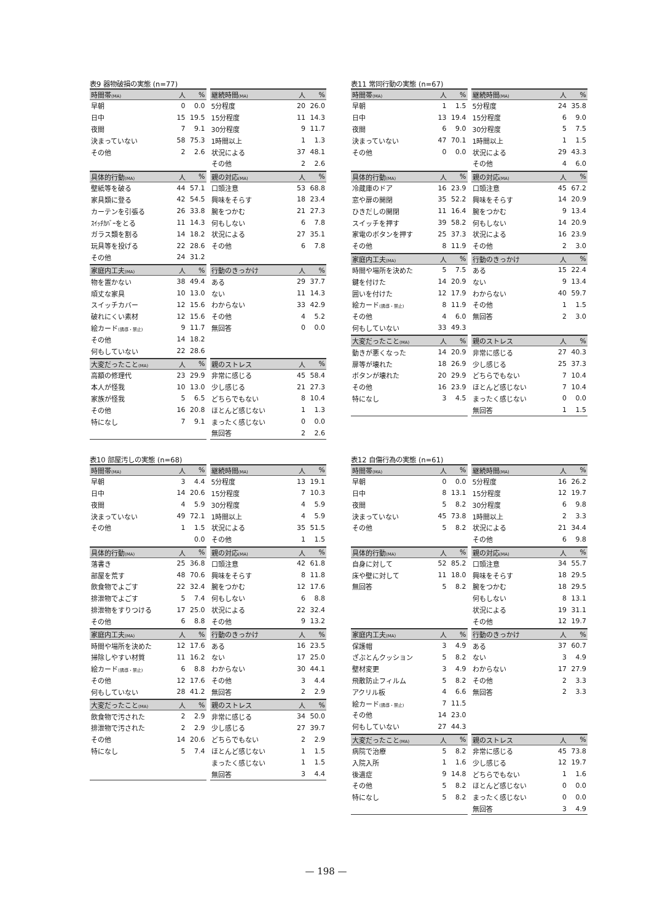表9 器物破損の実態 (n=77)
| 時間帯 (MA) | 人 | % |
| --- | --- | --- |
| 早朝 | 0 | 0.0 |
| 日中 | 15 | 19.5 |
| 夜間 | 7 | 9.1 |
| 決まっていない | 58 | 75.3 |
| その他 | 2 | 2.6 |
| 具体的行動 (MA) | 人 | % |
| --- | --- | --- |
| 壁紙等を破る | 44 | 57.1 |
| 家具類に登る | 42 | 54.5 |
| カーテンを引張る | 26 | 33.8 |
| ｽｲｯﾁｶﾊﾞｰをとる | 11 | 14.3 |
| ガラス類を割る | 14 | 18.2 |
| 玩具等を投げる | 22 | 28.6 |
| その他 | 24 | 31.2 |
| 家庭内工夫 (MA) | 人 | % |
| --- | --- | --- |
| 物を置かない | 38 | 49.4 |
| 頑丈な家具 | 10 | 13.0 |
| スイッチカバー | 12 | 15.6 |
| 破れにくい素材 | 12 | 15.6 |
| 絵カード (誘導・禁止) | 9 | 11.7 |
| その他 | 14 | 18.2 |
| 何もしていない | 22 | 28.6 |
| 大変だったこと (MA) | 人 | % |
| --- | --- | --- |
| 高額の修理代 | 23 | 29.9 |
| 本人が怪我 | 10 | 13.0 |
| 家族が怪我 | 5 | 6.5 |
| その他 | 16 | 20.8 |
| 特になし | 7 | 9.1 |
| 継続時間 (MA) | 人 | % |
| --- | --- | --- |
| 5分程度 | 20 | 26.0 |
| 15分程度 | 11 | 14.3 |
| 30分程度 | 9 | 11.7 |
| 1時間以上 | 1 | 1.3 |
| 状況による | 37 | 48.1 |
| その他 | 2 | 2.6 |
| 親の対応 (MA) | 人 | % |
| --- | --- | --- |
| 口頭注意 | 53 | 68.8 |
| 興味をそらす | 18 | 23.4 |
| 腕をつかむ | 21 | 27.3 |
| 何もしない | 6 | 7.8 |
| 状況による | 27 | 35.1 |
| その他 | 6 | 7.8 |
| 行動のきっかけ | 人 | % |
| --- | --- | --- |
| ある | 29 | 37.7 |
| ない | 11 | 14.3 |
| わからない | 33 | 42.9 |
| その他 | 4 | 5.2 |
| 無回答 | 0 | 0.0 |
| 親のストレス | 人 | % |
| --- | --- | --- |
| 非常に感じる | 45 | 58.4 |
| 少し感じる | 21 | 27.3 |
| どちらでもない | 8 | 10.4 |
| ほとんど感じない | 1 | 1.3 |
| まったく感じない | 0 | 0.0 |
| 無回答 | 2 | 2.6 |
表11 常同行動の実態 (n=67)
| 時間帯 (MA) | 人 | % |
| --- | --- | --- |
| 早朝 | 1 | 1.5 |
| 日中 | 13 | 19.4 |
| 夜間 | 6 | 9.0 |
| 決まっていない | 47 | 70.1 |
| その他 | 0 | 0.0 |
| 具体的行動 (MA) | 人 | % |
| --- | --- | --- |
| 冷蔵庫のドア | 16 | 23.9 |
| 窓や扉の開閉 | 35 | 52.2 |
| ひきだしの開閉 | 11 | 16.4 |
| スイッチを押す | 39 | 58.2 |
| 家電のボタンを押す | 25 | 37.3 |
| その他 | 8 | 11.9 |
| 家庭内工夫 (MA) | 人 | % |
| --- | --- | --- |
| 時間や場所を決めた | 5 | 7.5 |
| 鍵を付けた | 14 | 20.9 |
| 囲いを付けた | 12 | 17.9 |
| 絵カード (誘導・禁止) | 8 | 11.9 |
| その他 | 4 | 6.0 |
| 何もしていない | 33 | 49.3 |
| 大変だったこと (MA) | 人 | % |
| --- | --- | --- |
| 動きが悪くなった | 14 | 20.9 |
| 扉等が壊れた | 18 | 26.9 |
| ボタンが壊れた | 20 | 29.9 |
| その他 | 16 | 23.9 |
| 特になし | 3 | 4.5 |
| 継続時間 (MA) | 人 | % |
| --- | --- | --- |
| 5分程度 | 24 | 35.8 |
| 15分程度 | 6 | 9.0 |
| 30分程度 | 5 | 7.5 |
| 1時間以上 | 1 | 1.5 |
| 状況による | 29 | 43.3 |
| その他 | 4 | 6.0 |
| 親の対応 (MA) | 人 | % |
| --- | --- | --- |
| 口頭注意 | 45 | 67.2 |
| 興味をそらす | 14 | 20.9 |
| 腕をつかむ | 9 | 13.4 |
| 何もしない | 14 | 20.9 |
| 状況による | 16 | 23.9 |
| その他 | 2 | 3.0 |
| 行動のきっかけ | 人 | % |
| --- | --- | --- |
| ある | 15 | 22.4 |
| ない | 9 | 13.4 |
| わからない | 40 | 59.7 |
| その他 | 1 | 1.5 |
| 無回答 | 2 | 3.0 |
| 親のストレス | 人 | % |
| --- | --- | --- |
| 非常に感じる | 27 | 40.3 |
| 少し感じる | 25 | 37.3 |
| どちらでもない | 7 | 10.4 |
| ほとんど感じない | 7 | 10.4 |
| まったく感じない | 0 | 0.0 |
| 無回答 | 1 | 1.5 |
表10 部屋汚しの実態 (n=68)
| 時間帯 (MA) | 人 | % |
| --- | --- | --- |
| 早朝 | 3 | 4.4 |
| 日中 | 14 | 20.6 |
| 夜間 | 4 | 5.9 |
| 決まっていない | 49 | 72.1 |
| その他 | 1 | 1.5 |
| | | 0.0 |
| 具体的行動 (MA) | 人 | % |
| --- | --- | --- |
| 落書き | 25 | 36.8 |
| 部屋を荒す | 48 | 70.6 |
| 飲食物でよごす | 22 | 32.4 |
| 排泄物でよごす | 5 | 7.4 |
| 排泄物をすりつける | 17 | 25.0 |
| その他 | 6 | 8.8 |
| 家庭内工夫 (MA) | 人 | % |
| --- | --- | --- |
| 時間や場所を決めた | 12 | 17.6 |
| 掃除しやすい材質 | 11 | 16.2 |
| 絵カード (誘導・禁止) | 6 | 8.8 |
| その他 | 12 | 17.6 |
| 何もしていない | 28 | 41.2 |
| 大変だったこと (MA) | 人 | % |
| --- | --- | --- |
| 飲食物で汚された | 2 | 2.9 |
| 排泄物で汚された | 2 | 2.9 |
| その他 | 14 | 20.6 |
| 特になし | 5 | 7.4 |
| 継続時間 (MA) | 人 | % |
| --- | --- | --- |
| 5分程度 | 13 | 19.1 |
| 15分程度 | 7 | 10.3 |
| 30分程度 | 4 | 5.9 |
| 1時間以上 | 4 | 5.9 |
| 状況による | 35 | 51.5 |
| その他 | 1 | 1.5 |
| 親の対応 (MA) | 人 | % |
| --- | --- | --- |
| 口頭注意 | 42 | 61.8 |
| 興味をそらす | 8 | 11.8 |
| 腕をつかむ | 12 | 17.6 |
| 何もしない | 6 | 8.8 |
| 状況による | 22 | 32.4 |
| その他 | 9 | 13.2 |
| 行動のきっかけ | 人 | % |
| --- | --- | --- |
| ある | 16 | 23.5 |
| ない | 17 | 25.0 |
| わからない | 30 | 44.1 |
| その他 | 3 | 4.4 |
| 無回答 | 2 | 2.9 |
| 親のストレス | 人 | % |
| --- | --- | --- |
| 非常に感じる | 34 | 50.0 |
| 少し感じる | 27 | 39.7 |
| どちらでもない | 2 | 2.9 |
| ほとんど感じない | 1 | 1.5 |
| まったく感じない | 1 | 1.5 |
| 無回答 | 3 | 4.4 |
表12 自傷行為の実態 (n=61)
| 時間帯 (MA) | 人 | % |
| --- | --- | --- |
| 早朝 | 0 | 0.0 |
| 日中 | 8 | 13.1 |
| 夜間 | 5 | 8.2 |
| 決まっていない | 45 | 73.8 |
| その他 | 5 | 8.2 |
| 具体的行動 (MA) | 人 | % |
| --- | --- | --- |
| 自身に対して | 52 | 85.2 |
| 床や壁に対して | 11 | 18.0 |
| 無回答 | 5 | 8.2 |
| 家庭内工夫 (MA) | 人 | % |
| --- | --- | --- |
| 保護帽 | 3 | 4.9 |
| ざぶとんクッション | 5 | 8.2 |
| 壁材変更 | 3 | 4.9 |
| 飛散防止フィルム | 5 | 8.2 |
| アクリル板 | 4 | 6.6 |
| 絵カード (誘導・禁止) | 7 | 11.5 |
| その他 | 14 | 23.0 |
| 何もしていない | 27 | 44.3 |
| 大変だったこと (MA) | 人 | % |
| --- | --- | --- |
| 病院で治療 | 5 | 8.2 |
| 入院入所 | 1 | 1.6 |
| 後遺症 | 9 | 14.8 |
| その他 | 5 | 8.2 |
| 特になし | 5 | 8.2 |
| 継続時間 (MA) | 人 | % |
| --- | --- | --- |
| 5分程度 | 16 | 26.2 |
| 15分程度 | 12 | 19.7 |
| 30分程度 | 6 | 9.8 |
| 1時間以上 | 2 | 3.3 |
| 状況による | 21 | 34.4 |
| その他 | 6 | 9.8 |
| 親の対応 (MA) | 人 | % |
| --- | --- | --- |
| 口頭注意 | 34 | 55.7 |
| 興味をそらす | 18 | 29.5 |
| 腕をつかむ | 18 | 29.5 |
| 何もしない | 8 | 13.1 |
| 状況による | 19 | 31.1 |
| その他 | 12 | 19.7 |
| 行動のきっかけ | 人 | % |
| --- | --- | --- |
| ある | 37 | 60.7 |
| ない | 3 | 4.9 |
| わからない | 17 | 27.9 |
| その他 | 2 | 3.3 |
| 無回答 | 2 | 3.3 |
| 親のストレス | 人 | % |
| --- | --- | --- |
| 非常に感じる | 45 | 73.8 |
| 少し感じる | 12 | 19.7 |
| どちらでもない | 1 | 1.6 |
| ほとんど感じない | 0 | 0.0 |
| まったく感じない | 0 | 0.0 |
| 無回答 | 3 | 4.9 |
— 198 —